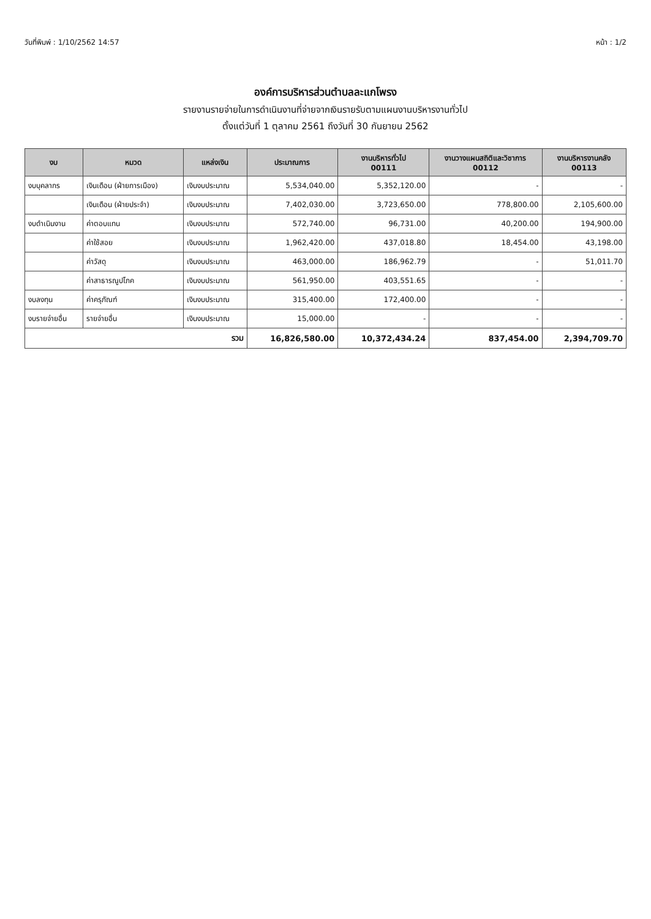วันที่พิมพ์ : 1/10/2562 14:57 หน้า : 1/2
องค์การบริหารส่วนตำบลละแกโพรง
รายงานรายจ่ายในการดำเนินงานที่จ่ายจากเงินรายรับตามแผนงานบริหารงานทั่วไป
ตั้งแต่วันที่ 1 ตุลาคม 2561 ถึงวันที่ 30 กันยายน 2562
| งบ | หมวด | แหล่งเงิน | ประมาณการ | งานบริหารทั่วไป 00111 | งานวางแผนสถิติและวิชาการ 00112 | งานบริหารงานคลัง 00113 |
| --- | --- | --- | --- | --- | --- | --- |
| งบบุคลากร | เงินเดือน (ฝ่ายการเมือง) | เงินงบประมาณ | 5,534,040.00 | 5,352,120.00 | - | - |
| | เงินเดือน (ฝ่ายประจำ) | เงินงบประมาณ | 7,402,030.00 | 3,723,650.00 | 778,800.00 | 2,105,600.00 |
| งบดำเนินงาน | ค่าตอบแทน | เงินงบประมาณ | 572,740.00 | 96,731.00 | 40,200.00 | 194,900.00 |
| | ค่าใช้สอย | เงินงบประมาณ | 1,962,420.00 | 437,018.80 | 18,454.00 | 43,198.00 |
| | ค่าวัสดุ | เงินงบประมาณ | 463,000.00 | 186,962.79 | - | 51,011.70 |
| | ค่าสาธารณูปโภค | เงินงบประมาณ | 561,950.00 | 403,551.65 | - | - |
| งบลงทุน | ค่าครุภัณฑ์ | เงินงบประมาณ | 315,400.00 | 172,400.00 | - | - |
| งบรายจ่ายอื่น | รายจ่ายอื่น | เงินงบประมาณ | 15,000.00 | - | - | - |
| รวม | | | 16,826,580.00 | 10,372,434.24 | 837,454.00 | 2,394,709.70 |